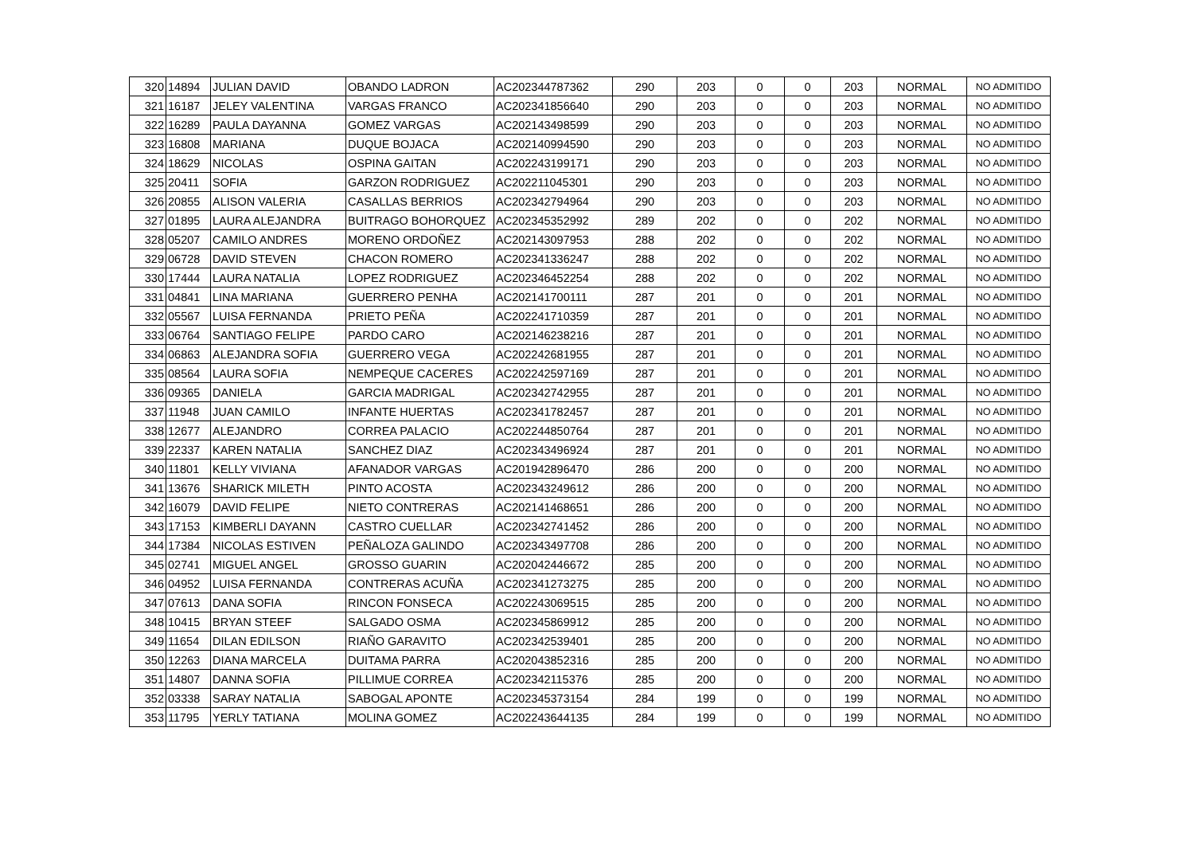| 320 | 14894 | JULIAN DAVID | OBANDO LADRON | AC202344787362 | 290 | 203 | 0 | 0 | 203 | NORMAL | NO ADMITIDO |
| 321 | 16187 | JELEY VALENTINA | VARGAS FRANCO | AC202341856640 | 290 | 203 | 0 | 0 | 203 | NORMAL | NO ADMITIDO |
| 322 | 16289 | PAULA DAYANNA | GOMEZ VARGAS | AC202143498599 | 290 | 203 | 0 | 0 | 203 | NORMAL | NO ADMITIDO |
| 323 | 16808 | MARIANA | DUQUE BOJACA | AC202140994590 | 290 | 203 | 0 | 0 | 203 | NORMAL | NO ADMITIDO |
| 324 | 18629 | NICOLAS | OSPINA GAITAN | AC202243199171 | 290 | 203 | 0 | 0 | 203 | NORMAL | NO ADMITIDO |
| 325 | 20411 | SOFIA | GARZON RODRIGUEZ | AC202211045301 | 290 | 203 | 0 | 0 | 203 | NORMAL | NO ADMITIDO |
| 326 | 20855 | ALISON VALERIA | CASALLAS BERRIOS | AC202342794964 | 290 | 203 | 0 | 0 | 203 | NORMAL | NO ADMITIDO |
| 327 | 01895 | LAURA ALEJANDRA | BUITRAGO BOHORQUEZ | AC202345352992 | 289 | 202 | 0 | 0 | 202 | NORMAL | NO ADMITIDO |
| 328 | 05207 | CAMILO ANDRES | MORENO ORDOÑEZ | AC202143097953 | 288 | 202 | 0 | 0 | 202 | NORMAL | NO ADMITIDO |
| 329 | 06728 | DAVID STEVEN | CHACON ROMERO | AC202341336247 | 288 | 202 | 0 | 0 | 202 | NORMAL | NO ADMITIDO |
| 330 | 17444 | LAURA NATALIA | LOPEZ RODRIGUEZ | AC202346452254 | 288 | 202 | 0 | 0 | 202 | NORMAL | NO ADMITIDO |
| 331 | 04841 | LINA MARIANA | GUERRERO PENHA | AC202141700111 | 287 | 201 | 0 | 0 | 201 | NORMAL | NO ADMITIDO |
| 332 | 05567 | LUISA FERNANDA | PRIETO PEÑA | AC202241710359 | 287 | 201 | 0 | 0 | 201 | NORMAL | NO ADMITIDO |
| 333 | 06764 | SANTIAGO FELIPE | PARDO CARO | AC202146238216 | 287 | 201 | 0 | 0 | 201 | NORMAL | NO ADMITIDO |
| 334 | 06863 | ALEJANDRA SOFIA | GUERRERO VEGA | AC202242681955 | 287 | 201 | 0 | 0 | 201 | NORMAL | NO ADMITIDO |
| 335 | 08564 | LAURA SOFIA | NEMPEQUE CACERES | AC202242597169 | 287 | 201 | 0 | 0 | 201 | NORMAL | NO ADMITIDO |
| 336 | 09365 | DANIELA | GARCIA MADRIGAL | AC202342742955 | 287 | 201 | 0 | 0 | 201 | NORMAL | NO ADMITIDO |
| 337 | 11948 | JUAN CAMILO | INFANTE HUERTAS | AC202341782457 | 287 | 201 | 0 | 0 | 201 | NORMAL | NO ADMITIDO |
| 338 | 12677 | ALEJANDRO | CORREA PALACIO | AC202244850764 | 287 | 201 | 0 | 0 | 201 | NORMAL | NO ADMITIDO |
| 339 | 22337 | KAREN NATALIA | SANCHEZ DIAZ | AC202343496924 | 287 | 201 | 0 | 0 | 201 | NORMAL | NO ADMITIDO |
| 340 | 11801 | KELLY VIVIANA | AFANADOR VARGAS | AC201942896470 | 286 | 200 | 0 | 0 | 200 | NORMAL | NO ADMITIDO |
| 341 | 13676 | SHARICK MILETH | PINTO ACOSTA | AC202343249612 | 286 | 200 | 0 | 0 | 200 | NORMAL | NO ADMITIDO |
| 342 | 16079 | DAVID FELIPE | NIETO CONTRERAS | AC202141468651 | 286 | 200 | 0 | 0 | 200 | NORMAL | NO ADMITIDO |
| 343 | 17153 | KIMBERLI DAYANN | CASTRO CUELLAR | AC202342741452 | 286 | 200 | 0 | 0 | 200 | NORMAL | NO ADMITIDO |
| 344 | 17384 | NICOLAS ESTIVEN | PEÑALOZA GALINDO | AC202343497708 | 286 | 200 | 0 | 0 | 200 | NORMAL | NO ADMITIDO |
| 345 | 02741 | MIGUEL ANGEL | GROSSO GUARIN | AC202042446672 | 285 | 200 | 0 | 0 | 200 | NORMAL | NO ADMITIDO |
| 346 | 04952 | LUISA FERNANDA | CONTRERAS ACUÑA | AC202341273275 | 285 | 200 | 0 | 0 | 200 | NORMAL | NO ADMITIDO |
| 347 | 07613 | DANA SOFIA | RINCON FONSECA | AC202243069515 | 285 | 200 | 0 | 0 | 200 | NORMAL | NO ADMITIDO |
| 348 | 10415 | BRYAN STEEF | SALGADO OSMA | AC202345869912 | 285 | 200 | 0 | 0 | 200 | NORMAL | NO ADMITIDO |
| 349 | 11654 | DILAN EDILSON | RIAÑO GARAVITO | AC202342539401 | 285 | 200 | 0 | 0 | 200 | NORMAL | NO ADMITIDO |
| 350 | 12263 | DIANA MARCELA | DUITAMA PARRA | AC202043852316 | 285 | 200 | 0 | 0 | 200 | NORMAL | NO ADMITIDO |
| 351 | 14807 | DANNA SOFIA | PILLIMUE CORREA | AC202342115376 | 285 | 200 | 0 | 0 | 200 | NORMAL | NO ADMITIDO |
| 352 | 03338 | SARAY NATALIA | SABOGAL APONTE | AC202345373154 | 284 | 199 | 0 | 0 | 199 | NORMAL | NO ADMITIDO |
| 353 | 11795 | YERLY TATIANA | MOLINA GOMEZ | AC202243644135 | 284 | 199 | 0 | 0 | 199 | NORMAL | NO ADMITIDO |